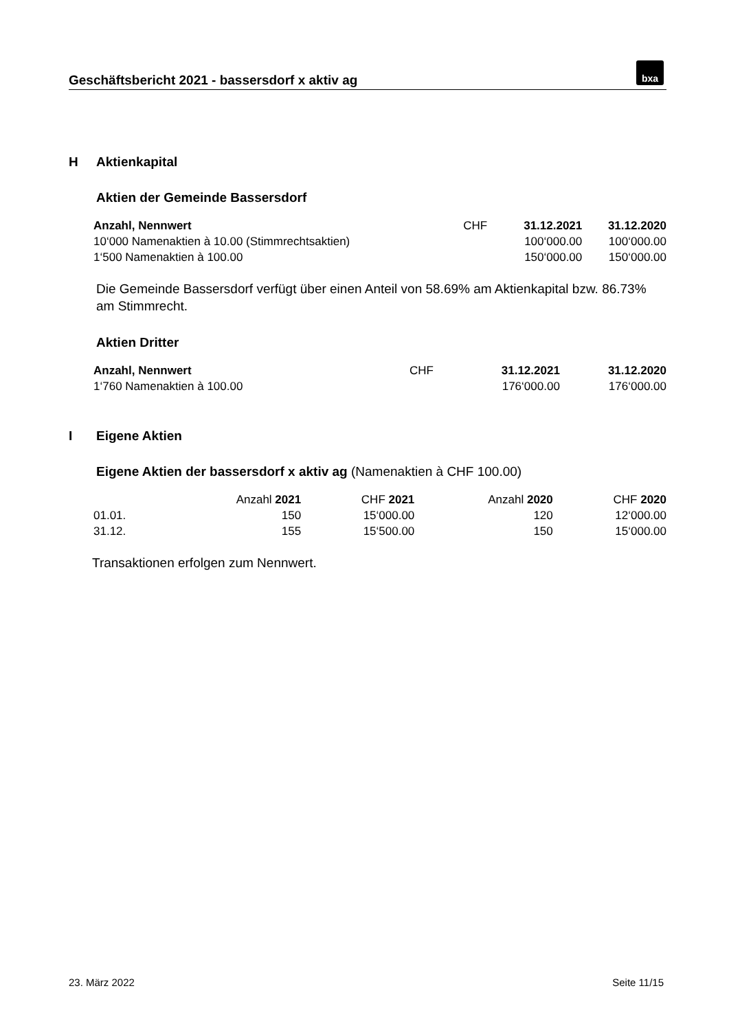Geschäftsbericht 2021 - bassersdorf x aktiv ag
bxa
H Aktienkapital
Aktien der Gemeinde Bassersdorf
| Anzahl, Nennwert | CHF | 31.12.2021 | 31.12.2020 |
| 10‘000 Namenaktien à 10.00 (Stimmrechtsaktien) | | 100‘000.00 | 100‘000.00 |
| 1‘500 Namenaktien à 100.00 | | 150‘000.00 | 150‘000.00 |
Die Gemeinde Bassersdorf verfügt über einen Anteil von 58.69% am Aktienkapital bzw. 86.73% am Stimmrecht.
Aktien Dritter
| Anzahl, Nennwert | CHF | 31.12.2021 | 31.12.2020 |
| 1‘760 Namenaktien à 100.00 | | 176‘000.00 | 176‘000.00 |
I Eigene Aktien
Eigene Aktien der bassersdorf x aktiv ag (Namenaktien à CHF 100.00)
| | Anzahl 2021 | CHF 2021 | Anzahl 2020 | CHF 2020 |
| 01.01. | 150 | 15‘000.00 | 120 | 12‘000.00 |
| 31.12. | 155 | 15‘500.00 | 150 | 15‘000.00 |
Transaktionen erfolgen zum Nennwert.
23. März 2022 Seite 11/15